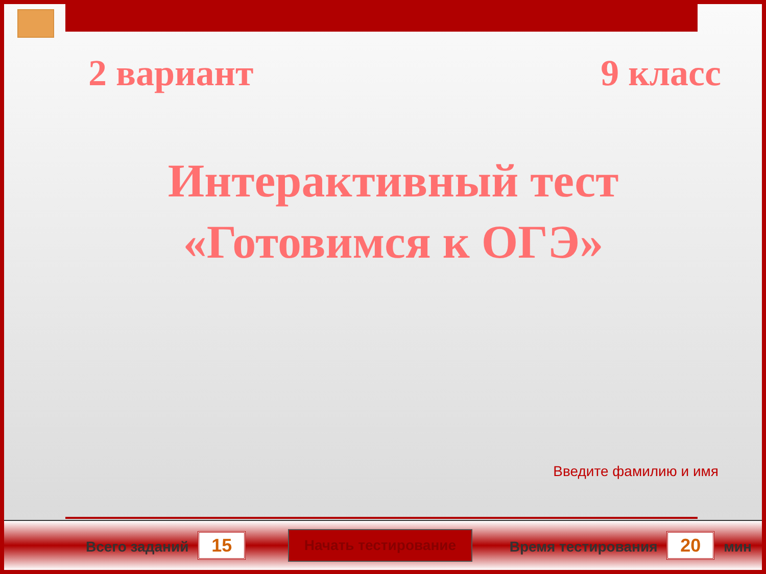2 вариант 9 класс
Интерактивный тест
«Готовимся к ОГЭ»
Введите фамилию и имя
Всего заданий 15
Начать тестирование
Время тестирования 20 мин